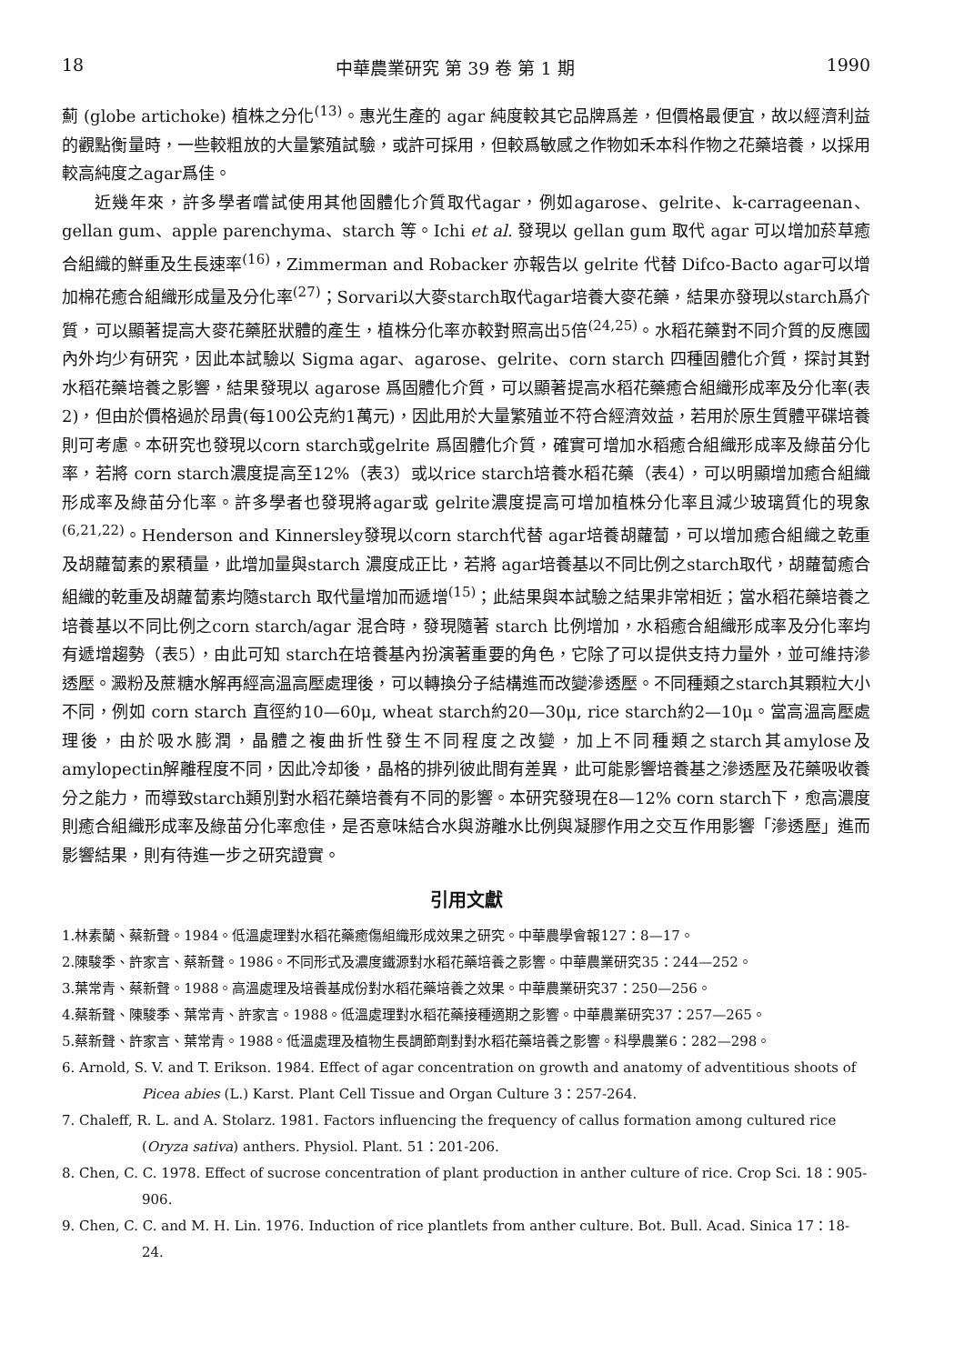18 中華農業研究 第 39 卷 第 1 期 1990
薊 (globe artichoke) 植株之分化<sup>(13)</sup>。惠光生產的 agar 純度較其它品牌爲差，但價格最便宜，故以經濟利益的觀點衡量時，一些較粗放的大量繁殖試驗，或許可採用，但較爲敏感之作物如禾本科作物之花藥培養，以採用較高純度之agar爲佳。
近幾年來，許多學者嚐試使用其他固體化介質取代agar，例如agarose、gelrite、k-carrageenan、gellan gum、apple parenchyma、starch 等。Ichi et al. 發現以 gellan gum 取代 agar 可以增加菸草癒合組織的鮮重及生長速率<sup>(16)</sup>，Zimmerman and Robacker 亦報告以 gelrite 代替 Difco-Bacto agar可以增加棉花癒合組織形成量及分化率<sup>(27)</sup>；Sorvari以大麥starch取代agar培養大麥花藥，結果亦發現以starch爲介質，可以顯著提高大麥花藥胚狀體的產生，植株分化率亦較對照高出5倍<sup>(24,25)</sup>。水稻花藥對不同介質的反應國內外均少有研究，因此本試驗以 Sigma agar、agarose、gelrite、corn starch 四種固體化介質，探討其對水稻花藥培養之影響，結果發現以 agarose 爲固體化介質，可以顯著提高水稻花藥癒合組織形成率及分化率(表2)，但由於價格過於昂貴(每100公克約1萬元)，因此用於大量繁殖並不符合經濟效益，若用於原生質體平碟培養則可考慮。本研究也發現以corn starch或gelrite 爲固體化介質，確實可增加水稻癒合組織形成率及綠苗分化率，若將 corn starch濃度提高至12%（表3）或以rice starch培養水稻花藥（表4），可以明顯增加癒合組織形成率及綠苗分化率。許多學者也發現將agar或 gelrite濃度提高可增加植株分化率且減少玻璃質化的現象<sup>(6,21,22)</sup>。Henderson and Kinnersley發現以corn starch代替 agar培養胡蘿蔔，可以增加癒合組織之乾重及胡蘿蔔素的累積量，此增加量與starch 濃度成正比，若將 agar培養基以不同比例之starch取代，胡蘿蔔癒合組織的乾重及胡蘿蔔素均隨starch 取代量增加而遞增<sup>(15)</sup>；此結果與本試驗之結果非常相近；當水稻花藥培養之培養基以不同比例之corn starch/agar 混合時，發現隨著 starch 比例增加，水稻癒合組織形成率及分化率均有遞增趨勢（表5），由此可知 starch在培養基內扮演著重要的角色，它除了可以提供支持力量外，並可維持滲透壓。澱粉及蔗糖水解再經高溫高壓處理後，可以轉換分子結構進而改變滲透壓。不同種類之starch其顆粒大小不同，例如 corn starch 直徑約10—60μ, wheat starch約20—30μ, rice starch約2—10μ。當高溫高壓處理後，由於吸水膨潤，晶體之複曲折性發生不同程度之改變，加上不同種類之starch其amylose及amylopectin解離程度不同，因此冷却後，晶格的排列彼此間有差異，此可能影響培養基之滲透壓及花藥吸收養分之能力，而導致starch類別對水稻花藥培養有不同的影響。本研究發現在8—12% corn starch下，愈高濃度則癒合組織形成率及綠苗分化率愈佳，是否意味結合水與游離水比例與凝膠作用之交互作用影響「滲透壓」進而影響結果，則有待進一步之研究證實。
引用文獻
1.林素蘭、蔡新聲。1984。低溫處理對水稻花藥癒傷組織形成效果之研究。中華農學會報127：8—17。
2.陳駿季、許家言、蔡新聲。1986。不同形式及濃度鐵源對水稻花藥培養之影響。中華農業研究35：244—252。
3.葉常青、蔡新聲。1988。高溫處理及培養基成份對水稻花藥培養之效果。中華農業研究37：250—256。
4.蔡新聲、陳駿季、葉常青、許家言。1988。低溫處理對水稻花藥接種適期之影響。中華農業研究37：257—265。
5.蔡新聲、許家言、葉常青。1988。低溫處理及植物生長調節劑對對水稻花藥培養之影響。科學農業6：282—298。
6. Arnold, S. V. and T. Erikson. 1984. Effect of agar concentration on growth and anatomy of adventitious shoots of Picea abies (L.) Karst. Plant Cell Tissue and Organ Culture 3：257-264.
7. Chaleff, R. L. and A. Stolarz. 1981. Factors influencing the frequency of callus formation among cultured rice (Oryza sativa) anthers. Physiol. Plant. 51：201-206.
8. Chen, C. C. 1978. Effect of sucrose concentration of plant production in anther culture of rice. Crop Sci. 18：905-906.
9. Chen, C. C. and M. H. Lin. 1976. Induction of rice plantlets from anther culture. Bot. Bull. Acad. Sinica 17：18-24.